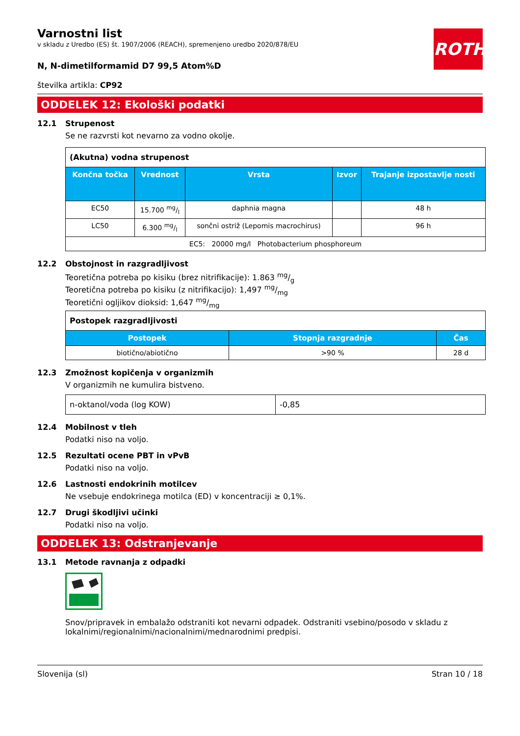ROTH
Varnostni list
v skladu z Uredbo (ES) št. 1907/2006 (REACH), spremenjeno uredbo 2020/878/EU
N, N-dimetilformamid D7 99,5 Atom%D
številka artikla: CP92
ODDELEK 12: Ekološki podatki
12.1 Strupenost
Se ne razvrsti kot nevarno za vodno okolje.
| (Akutna) vodna strupenost | | | | |
| Končna točka | Vrednost | Vrsta | Izvor | Trajanje izpostavlje nosti |
| EC50 | 15.700 mg/l | daphnia magna | | 48 h |
| LC50 | 6.300 mg/l | sončni ostriž (Lepomis macrochirus) | | 96 h |
| EC5: 20000 mg/l Photobacterium phosphoreum | | | | |
12.2 Obstojnost in razgradljivost
Teoretična potreba po kisiku (brez nitrifikacije): 1.863 mg/g
Teoretična potreba po kisiku (z nitrifikacijo): 1,497 mg/mg
Teoretični ogljikov dioksid: 1,647 mg/mg
| Postopek razgradljivosti | | |
| Postopek | Stopnja razgradnje | Čas |
| biotično/abiotično | >90 % | 28 d |
12.3 Zmožnost kopičenja v organizmih
V organizmih ne kumulira bistveno.
| n-oktanol/voda (log KOW) | -0,85 |
12.4 Mobilnost v tleh
Podatki niso na voljo.
12.5 Rezultati ocene PBT in vPvB
Podatki niso na voljo.
12.6 Lastnosti endokrinih motilcev
Ne vsebuje endokrinega motilca (ED) v koncentraciji ≥ 0,1%.
12.7 Drugi škodljivi učinki
Podatki niso na voljo.
ODDELEK 13: Odstranjevanje
13.1 Metode ravnanja z odpadki
Snov/pripravek in embalažo odstraniti kot nevarni odpadek. Odstraniti vsebino/posodo v skladu z lokalnimi/regionalnimi/nacionalnimi/mednarodnimi predpisi.
Slovenija (sl) Stran 10 / 18